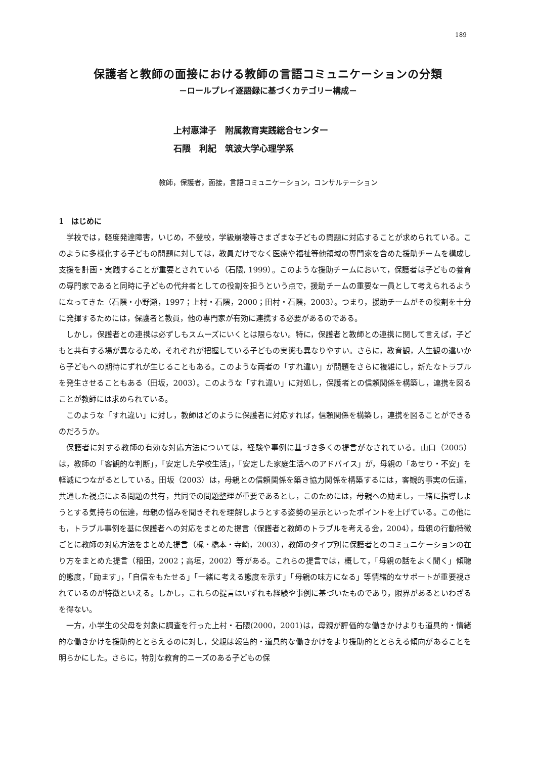189
保護者と教師の面接における教師の言語コミュニケーションの分類
－ロールプレイ逐語録に基づくカテゴリー構成－
上村惠津子　附属教育実践総合センター
石隈　利紀　筑波大学心理学系
教師，保護者，面接，言語コミュニケーション，コンサルテーション
1　はじめに
学校では，軽度発達障害，いじめ，不登校，学級崩壊等さまざまな子どもの問題に対応することが求められている。このように多様化する子どもの問題に対しては，教員だけでなく医療や福祉等他領域の専門家を含めた援助チームを構成し支援を計画・実践することが重要とされている（石隈, 1999）。このような援助チームにおいて，保護者は子どもの養育の専門家であると同時に子どもの代弁者としての役割を担うという点で，援助チームの重要な一員として考えられるようになってきた（石隈・小野瀬，1997；上村・石隈，2000；田村・石隈，2003）。つまり，援助チームがその役割を十分に発揮するためには，保護者と教員，他の専門家が有効に連携する必要があるのである。
しかし，保護者との連携は必ずしもスムーズにいくとは限らない。特に，保護者と教師との連携に関して言えば，子どもと共有する場が異なるため，それぞれが把握している子どもの実態も異なりやすい。さらに，教育観，人生観の違いから子どもへの期待にずれが生じることもある。このような両者の「すれ違い」が問題をさらに複雑にし，新たなトラブルを発生させることもある（田坂，2003）。このような「すれ違い」に対処し，保護者との信頼関係を構築し，連携を図ることが教師には求められている。
このような「すれ違い」に対し，教師はどのように保護者に対応すれば，信頼関係を構築し，連携を図ることができるのだろうか。
保護者に対する教師の有効な対応方法については，経験や事例に基づき多くの提言がなされている。山口（2005）は，教師の「客観的な判断」，「安定した学校生活」，「安定した家庭生活へのアドバイス」が，母親の「あせり・不安」を軽減につながるとしている。田坂（2003）は，母親との信頼関係を築き協力関係を構築するには，客観的事実の伝達，共通した視点による問題の共有，共同での問題整理が重要であるとし，このためには，母親への励まし，一緒に指導しようとする気持ちの伝達，母親の悩みを聞きそれを理解しようとする姿勢の呈示といったポイントを上げている。この他にも，トラブル事例を基に保護者への対応をまとめた提言（保護者と教師のトラブルを考える会，2004），母親の行動特徴ごとに教師の対応方法をまとめた提言（梶・橋本・寺崎，2003），教師のタイプ別に保護者とのコミュニケーションの在り方をまとめた提言（稲田，2002；高垣，2002）等がある。これらの提言では，概して，「母親の話をよく聞く」傾聴的態度，「励ます」，「自信をもたせる」「一緒に考える態度を示す」「母親の味方になる」等情緒的なサポートが重要視されているのが特徴といえる。しかし，これらの提言はいずれも経験や事例に基づいたものであり，限界があるといわざるを得ない。
一方，小学生の父母を対象に調査を行った上村・石隈(2000，2001)は，母親が評価的な働きかけよりも道具的・情緒的な働きかけを援助的ととらえるのに対し，父親は報告的・道具的な働きかけをより援助的ととらえる傾向があることを明らかにした。さらに，特別な教育的ニーズのある子どもの保